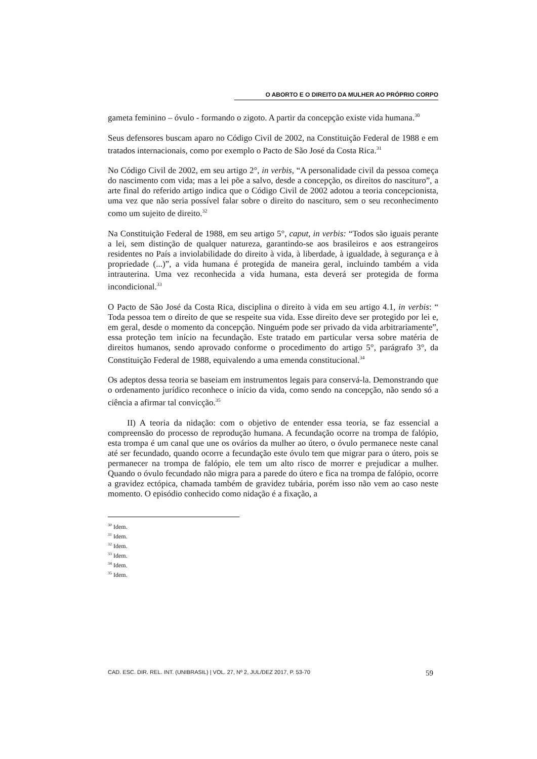O ABORTO E O DIREITO DA MULHER AO PRÓPRIO CORPO
gameta feminino – óvulo - formando o zigoto. A partir da concepção existe vida humana.<sup>30</sup>
Seus defensores buscam aparo no Código Civil de 2002, na Constituição Federal de 1988 e em tratados internacionais, como por exemplo o Pacto de São José da Costa Rica.<sup>31</sup>
No Código Civil de 2002, em seu artigo 2°, in verbis, “A personalidade civil da pessoa começa do nascimento com vida; mas a lei põe a salvo, desde a concepção, os direitos do nascituro”, a arte final do referido artigo indica que o Código Civil de 2002 adotou a teoria concepcionista, uma vez que não seria possível falar sobre o direito do nascituro, sem o seu reconhecimento como um sujeito de direito.<sup>32</sup>
Na Constituição Federal de 1988, em seu artigo 5°, caput, in verbis: “Todos são iguais perante a lei, sem distinção de qualquer natureza, garantindo-se aos brasileiros e aos estrangeiros residentes no País a inviolabilidade do direito à vida, à liberdade, à igualdade, à segurança e à propriedade (...)”, a vida humana é protegida de maneira geral, incluindo também a vida intrauterina. Uma vez reconhecida a vida humana, esta deverá ser protegida de forma incondicional.<sup>33</sup>
O Pacto de São José da Costa Rica, disciplina o direito à vida em seu artigo 4.1, in verbis: “ Toda pessoa tem o direito de que se respeite sua vida. Esse direito deve ser protegido por lei e, em geral, desde o momento da concepção. Ninguém pode ser privado da vida arbitrariamente”, essa proteção tem início na fecundação. Este tratado em particular versa sobre matéria de direitos humanos, sendo aprovado conforme o procedimento do artigo 5°, parágrafo 3°, da Constituição Federal de 1988, equivalendo a uma emenda constitucional.<sup>34</sup>
Os adeptos dessa teoria se baseiam em instrumentos legais para conservá-la. Demonstrando que o ordenamento jurídico reconhece o início da vida, como sendo na concepção, não sendo só a ciência a afirmar tal convicção.<sup>35</sup>
II) A teoria da nidação: com o objetivo de entender essa teoria, se faz essencial a compreensão do processo de reprodução humana. A fecundação ocorre na trompa de falópio, esta trompa é um canal que une os ovários da mulher ao útero, o óvulo permanece neste canal até ser fecundado, quando ocorre a fecundação este óvulo tem que migrar para o útero, pois se permanecer na trompa de falópio, ele tem um alto risco de morrer e prejudicar a mulher. Quando o óvulo fecundado não migra para a parede do útero e fica na trompa de falópio, ocorre a gravidez ectópica, chamada também de gravidez tubária, porém isso não vem ao caso neste momento. O episódio conhecido como nidação é a fixação, a
<sup>30</sup> Idem.
<sup>31</sup> Idem.
<sup>32</sup> Idem.
<sup>33</sup> Idem.
<sup>34</sup> Idem.
<sup>35</sup> Idem.
CAD. ESC. DIR. REL. INT. (UNIBRASIL) | VOL. 27, Nº 2, JUL/DEZ 2017, P. 53-70 59